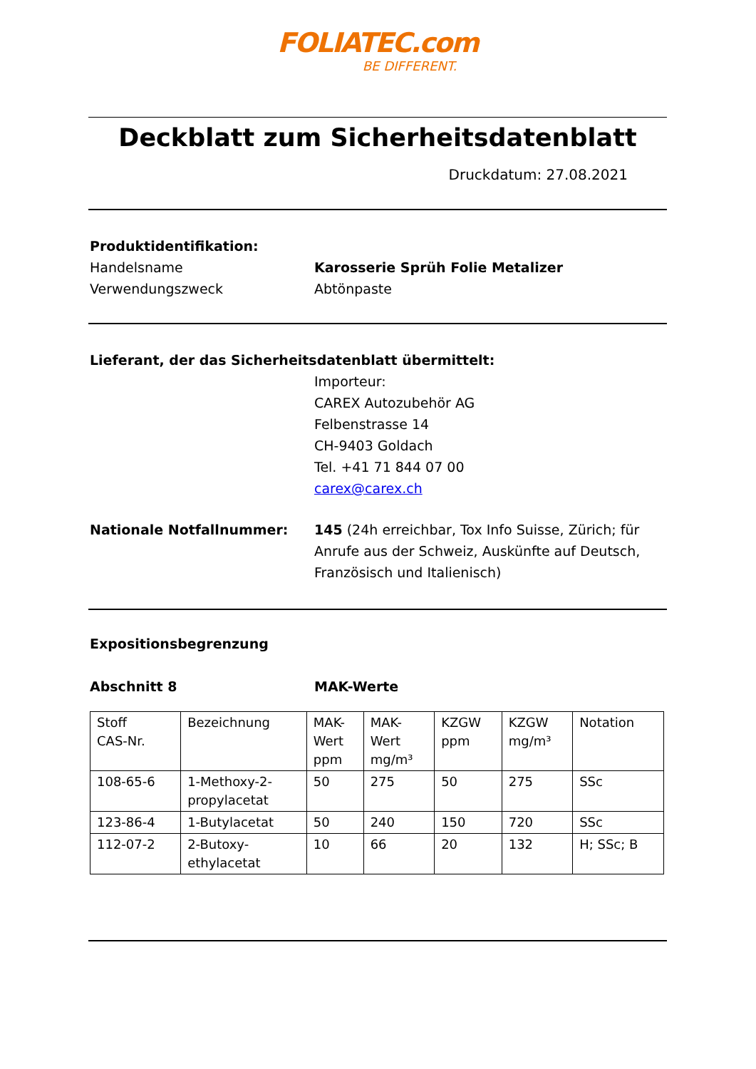FOLIATEC.com
BE DIFFERENT.
Deckblatt zum Sicherheitsdatenblatt
Druckdatum: 27.08.2021
Produktidentifikation:
Handelsname Karosserie Sprüh Folie Metalizer
Verwendungszweck Abtönpaste
Lieferant, der das Sicherheitsdatenblatt übermittelt:
Importeur:
CAREX Autozubehör AG
Felbenstrasse 14
CH-9403 Goldach
Tel. +41 71 844 07 00
carex@carex.ch
Nationale Notfallnummer: 145 (24h erreichbar, Tox Info Suisse, Zürich; für Anrufe aus der Schweiz, Auskünfte auf Deutsch, Französisch und Italienisch)
Expositionsbegrenzung
Abschnitt 8 MAK-Werte
| Stoff CAS-Nr. | Bezeichnung | MAK- Wert ppm | MAK- Wert mg/m³ | KZGW ppm | KZGW mg/m³ | Notation |
| 108-65-6 | 1-Methoxy-2- propylacetat | 50 | 275 | 50 | 275 | SSc |
| 123-86-4 | 1-Butylacetat | 50 | 240 | 150 | 720 | SSc |
| 112-07-2 | 2-Butoxy- ethylacetat | 10 | 66 | 20 | 132 | H; SSc; B |